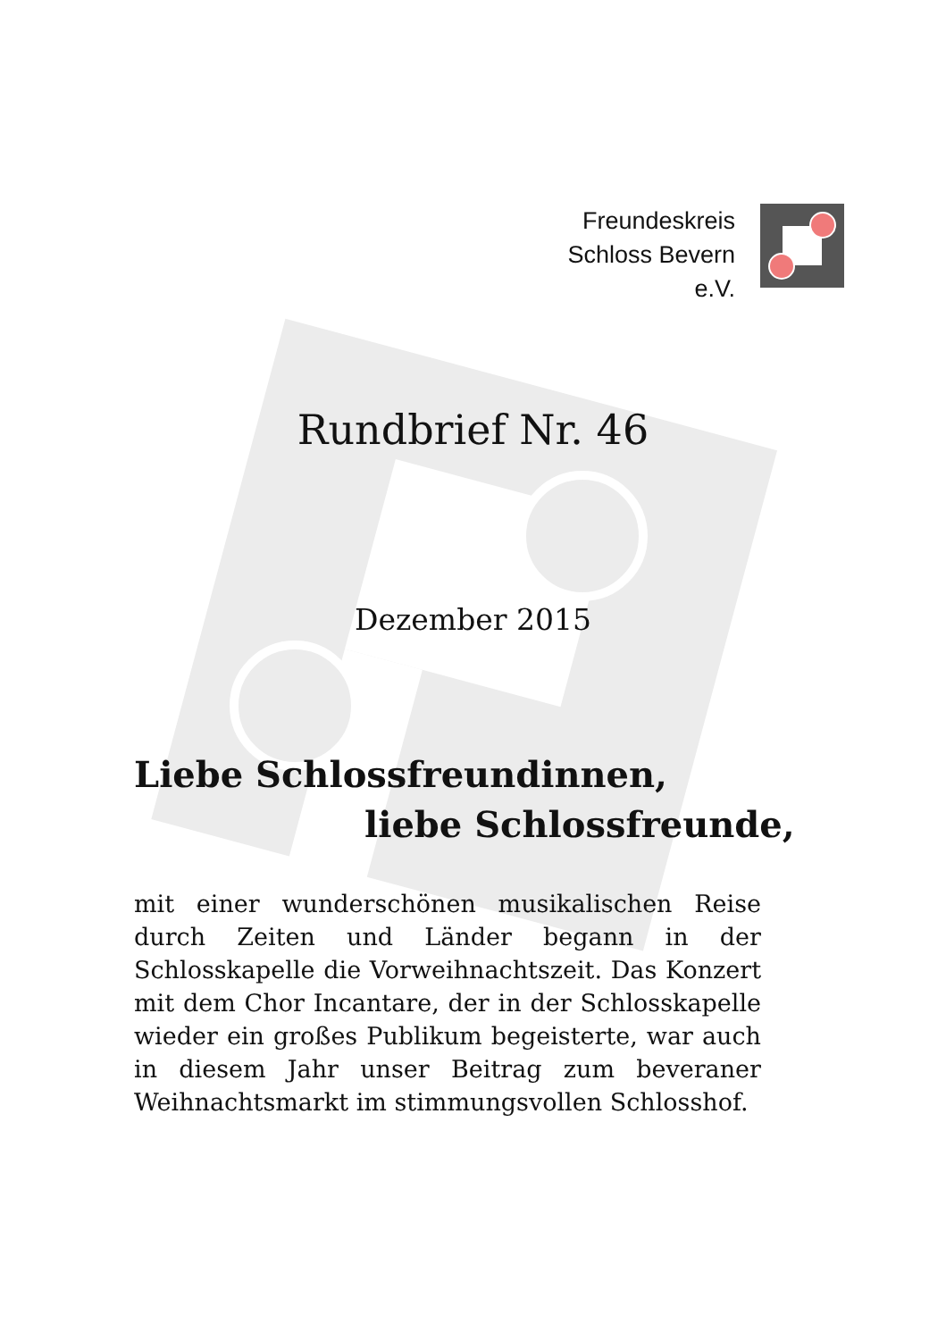Freundeskreis
Schloss Bevern
e.V.
Rundbrief Nr. 46
Dezember 2015
Liebe Schlossfreundinnen,
liebe Schlossfreunde,
mit einer wunderschönen musikalischen Reise durch Zeiten und Länder begann in der Schlosskapelle die Vorweihnachtszeit. Das Konzert mit dem Chor Incantare, der in der Schlosskapelle wieder ein großes Publikum begeisterte, war auch in diesem Jahr unser Beitrag zum beveraner Weihnachtsmarkt im stimmungsvollen Schlosshof.